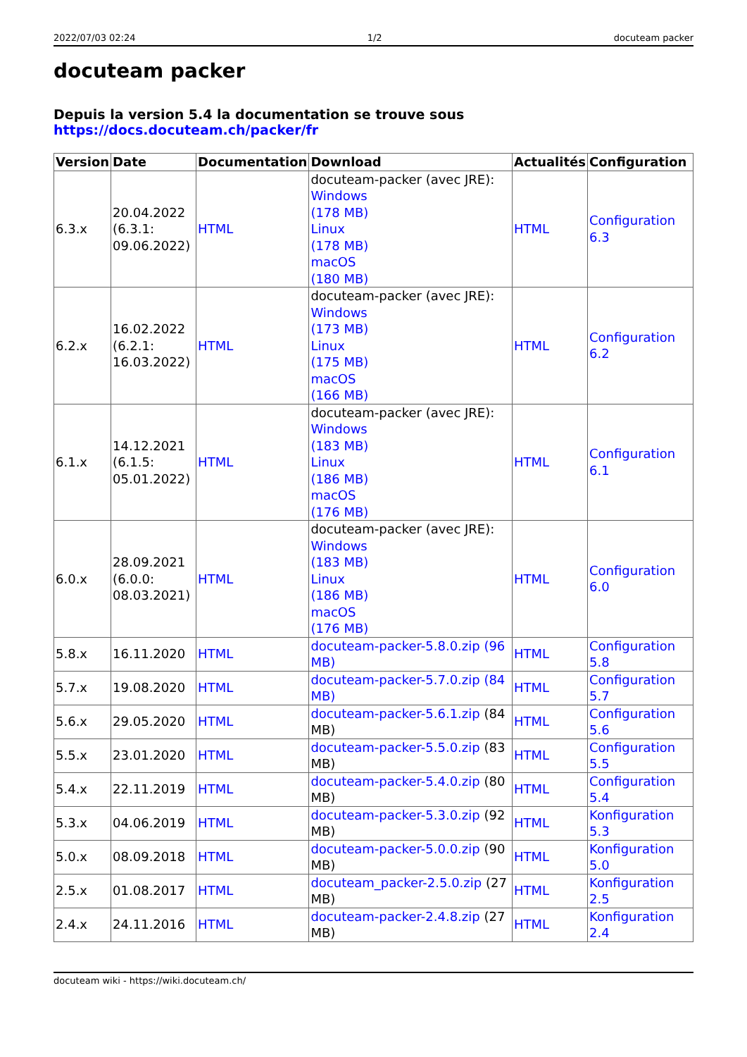2022/07/03 02:24 1/2 docuteam packer
docuteam packer
Depuis la version 5.4 la documentation se trouve sous https://docs.docuteam.ch/packer/fr
| Version | Date | Documentation | Download | Actualités | Configuration |
| --- | --- | --- | --- | --- | --- |
| 6.3.x | 20.04.2022 (6.3.1: 09.06.2022) | HTML | docuteam-packer (avec JRE): Windows (178 MB) Linux (178 MB) macOS (180 MB) | HTML | Configuration 6.3 |
| 6.2.x | 16.02.2022 (6.2.1: 16.03.2022) | HTML | docuteam-packer (avec JRE): Windows (173 MB) Linux (175 MB) macOS (166 MB) | HTML | Configuration 6.2 |
| 6.1.x | 14.12.2021 (6.1.5: 05.01.2022) | HTML | docuteam-packer (avec JRE): Windows (183 MB) Linux (186 MB) macOS (176 MB) | HTML | Configuration 6.1 |
| 6.0.x | 28.09.2021 (6.0.0: 08.03.2021) | HTML | docuteam-packer (avec JRE): Windows (183 MB) Linux (186 MB) macOS (176 MB) | HTML | Configuration 6.0 |
| 5.8.x | 16.11.2020 | HTML | docuteam-packer-5.8.0.zip (96 MB) | HTML | Configuration 5.8 |
| 5.7.x | 19.08.2020 | HTML | docuteam-packer-5.7.0.zip (84 MB) | HTML | Configuration 5.7 |
| 5.6.x | 29.05.2020 | HTML | docuteam-packer-5.6.1.zip (84 MB) | HTML | Configuration 5.6 |
| 5.5.x | 23.01.2020 | HTML | docuteam-packer-5.5.0.zip (83 MB) | HTML | Configuration 5.5 |
| 5.4.x | 22.11.2019 | HTML | docuteam-packer-5.4.0.zip (80 MB) | HTML | Configuration 5.4 |
| 5.3.x | 04.06.2019 | HTML | docuteam-packer-5.3.0.zip (92 MB) | HTML | Konfiguration 5.3 |
| 5.0.x | 08.09.2018 | HTML | docuteam-packer-5.0.0.zip (90 MB) | HTML | Konfiguration 5.0 |
| 2.5.x | 01.08.2017 | HTML | docuteam_packer-2.5.0.zip (27 MB) | HTML | Konfiguration 2.5 |
| 2.4.x | 24.11.2016 | HTML | docuteam-packer-2.4.8.zip (27 MB) | HTML | Konfiguration 2.4 |
docuteam wiki - https://wiki.docuteam.ch/